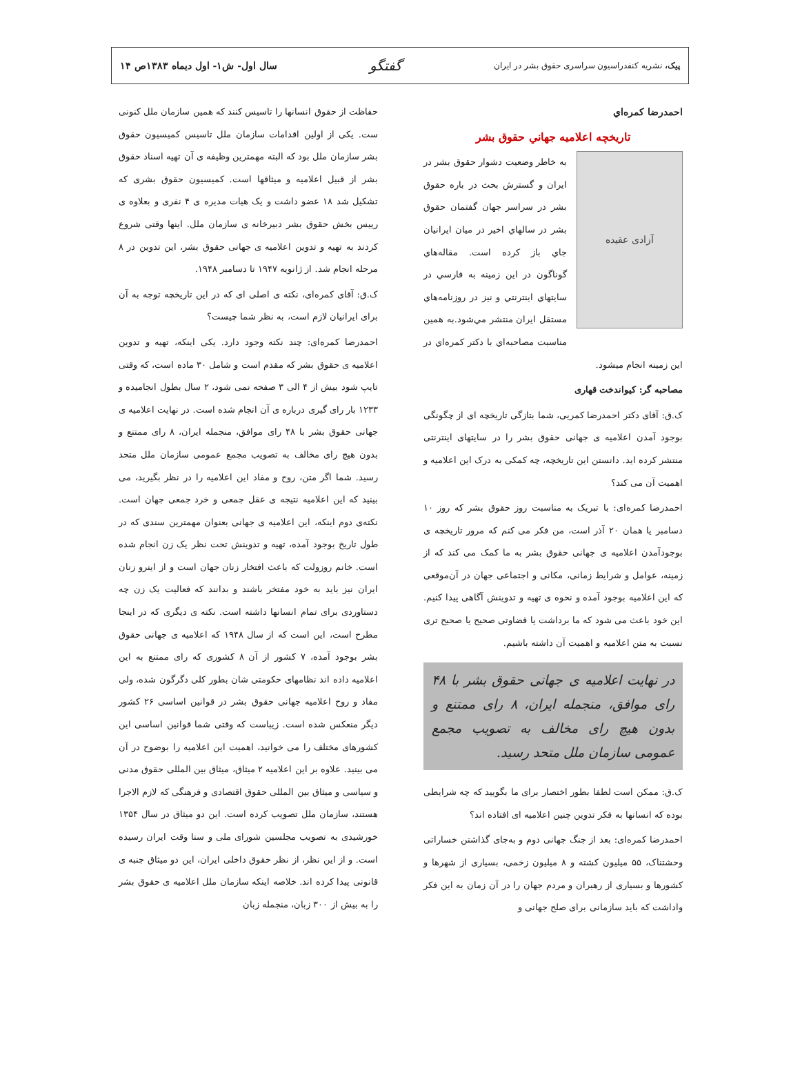پیک، نشریه کنفدراسیون سراسری حقوق بشر در ایران
گفتگو
سال اول- ش۱- اول دیماه ۱۳۸۳ص ۱۴
احمدرضا کمره‌اي
تاریخچه اعلامیه جهاني حقوق بشر
آزادی عقیده
به خاطر وضعیت دشوار حقوق بشر در ایران و گسترش بحث در باره حقوق بشر در سراسر جهان گفتمان حقوق بشر در سالهاي اخیر در میان ایرانیان جاي باز کرده است. مقاله‌هاي گوناگون در این زمینه به فارسي در سایتهاي اینترنتي و نیز در روزنامه‌هاي مستقل ایران منتشر مي‌شود.به همین مناسبت مصاحبه‌اي با دکتر کمره‌اي در این زمینه انجام میشود.
مصاحبه گر: کیواندخت قهاری
ک.ق: آقای دکتر احمدرضا کمریی، شما بتازگی تاریخچه ای از چگونگی بوجود آمدن اعلامیه ی جهانی حقوق بشر را در سایتهای اینترنتی منتشر کرده اید. دانستن این تاریخچه، چه کمکی به درک این اعلامیه و اهمیت آن می کند؟
احمدرضا کمره‌ای: با تبریک به مناسبت روز حقوق بشر که روز ۱۰ دسامبر یا همان ۲۰ آذر است، من فکر می کنم که مرور تاریخچه ی بوجودآمدن اعلامیه ی جهانی حقوق بشر به ما کمک می کند که از زمینه، عوامل و شرایط زمانی، مکانی و اجتماعی جهان در آن‌موقعی که این اعلامیه بوجود آمده و نحوه ی تهیه و تدوینش آگاهی پیدا کنیم. این خود باعث می شود که ما برداشت یا قضاوتی صحیح یا صحیح تری نسبت به متن اعلامیه و اهمیت آن داشته باشیم.
در نهایت اعلامیه ی جهانی حقوق بشر با ۴۸ رای موافق، منجمله ایران، ۸ رای ممتنع و بدون هیچ رای مخالف به تصویب مجمع عمومی سازمان ملل متحد رسید.
ک.ق: ممکن است لطفا بطور اختصار برای ما بگویید که چه شرایطی بوده که انسانها به فکر تدوین چنین اعلامیه ای افتاده اند؟
احمدرضا کمره‌ای: بعد از جنگ جهانی دوم و به‌جای گذاشتن خساراتی وحشتناک، ۵۵ میلیون کشته و ۸ میلیون زخمی، بسیاری از شهرها و کشورها و بسیاری از رهبران و مردم جهان را در آن زمان به این فکر واداشت که باید سازمانی برای صلح جهانی و
حفاظت از حقوق انسانها را تاسیس کنند که همین سازمان ملل کنونی ست. یکی از اولین اقدامات سازمان ملل تاسیس کمیسیون حقوق بشر سازمان ملل بود که البته مهمترین وظیفه ی آن تهیه اسناد حقوق بشر از قبیل اعلامیه و میثاقها است. کمیسیون حقوق بشری که تشکیل شد ۱۸ عضو داشت و یک هیات مدیره ی ۴ نفری و بعلاوه ی رییس بخش حقوق بشر دبیرخانه ی سازمان ملل. اینها وقتی شروع کردند به تهیه و تدوین اعلامیه ی جهانی حقوق بشر، این تدوین در ۸ مرحله انجام شد. از ژانویه ۱۹۴۷ تا دسامبر ۱۹۴۸.
ک.ق: آقای کمره‌ای، نکته ی اصلی ای که در این تاریخچه توجه به آن برای ایرانیان لازم است، به نظر شما چیست؟
احمدرضا کمره‌ای: چند نکته وجود دارد. یکی اینکه، تهیه و تدوین اعلامیه ی حقوق بشر که مقدم است و شامل ۳۰ ماده است، که وقتی تایپ شود بیش از ۴ الی ۳ صفحه نمی شود، ۲ سال بطول انجامیده و ۱۲۳۳ بار رای گیری درباره ی آن انجام شده است. در نهایت اعلامیه ی جهانی حقوق بشر با ۴۸ رای موافق، منجمله ایران، ۸ رای ممتنع و بدون هیچ رای مخالف به تصویب مجمع عمومی سازمان ملل متحد رسید. شما اگر متن، روح و مفاد این اعلامیه را در نظر بگیرید، می بینید که این اعلامیه نتیجه ی عقل جمعی و خرد جمعی جهان است. نکته‌ی دوم اینکه، این اعلامیه ی جهانی بعنوان مهمترین سندی که در طول تاریخ بوجود آمده، تهیه و تدوینش تحت نظر یک زن انجام شده است. خانم روزولت که باعث افتخار زنان جهان است و از اینرو زنان ایران نیز باید به خود مفتخر باشند و بدانند که فعالیت یک زن چه دستاوردی برای تمام انسانها داشته است. نکته ی دیگری که در اینجا مطرح است، این است که از سال ۱۹۴۸ که اعلامیه ی جهانی حقوق بشر بوجود آمده، ۷ کشور از آن ۸ کشوری که رای ممتنع به این اعلامیه داده اند نظامهای حکومتی شان بطور کلی دگرگون شده، ولی مفاد و روح اعلامیه جهانی حقوق بشر در قوانین اساسی ۲۶ کشور دیگر منعکس شده است. زیباست که وقتی شما قوانین اساسی این کشورهای مختلف را می خوانید، اهمیت این اعلامیه را بوضوح در آن می بینید. علاوه بر این اعلامیه ۲ میثاق، میثاق بین المللی حقوق مدنی و سیاسی و میثاق بین المللی حقوق اقتصادی و فرهنگی که لازم الاجرا هستند، سازمان ملل تصویب کرده است. این دو میثاق در سال ۱۳۵۴ خورشیدی به تصویب مجلسین شورای ملی و سنا وقت ایران رسیده است. و از این نظر، از نظر حقوق داخلی ایران، این دو میثاق جنبه ی قانونی پیدا کرده اند. خلاصه اینکه سازمان ملل اعلامیه ی حقوق بشر را به بیش از ۳۰۰ زبان، منجمله زبان